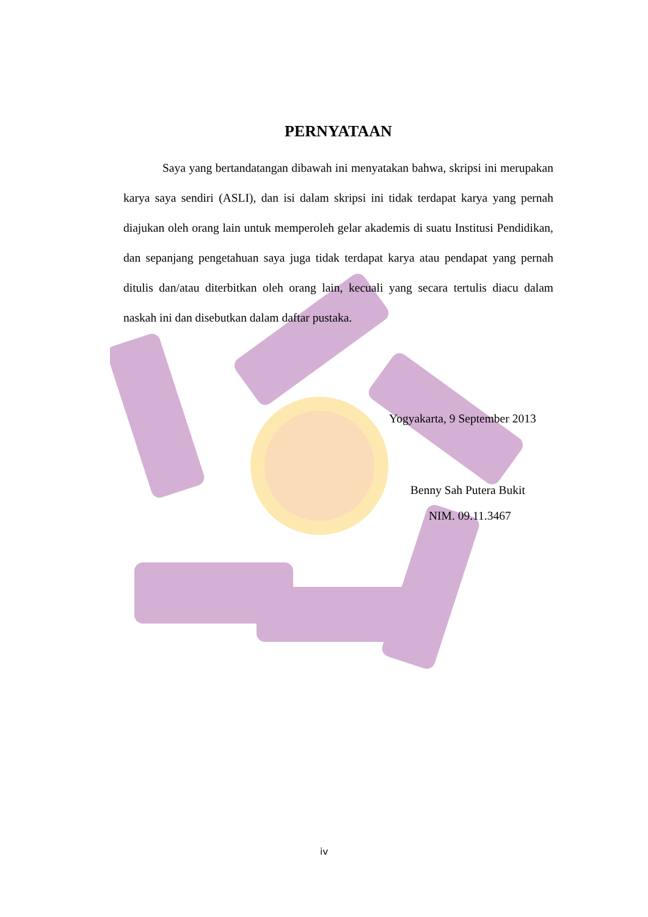PERNYATAAN
Saya yang bertandatangan dibawah ini menyatakan bahwa, skripsi ini merupakan karya saya sendiri (ASLI), dan isi dalam skripsi ini tidak terdapat karya yang pernah diajukan oleh orang lain untuk memperoleh gelar akademis di suatu Institusi Pendidikan, dan sepanjang pengetahuan saya juga tidak terdapat karya atau pendapat yang pernah ditulis dan/atau diterbitkan oleh orang lain, kecuali yang secara tertulis diacu dalam naskah ini dan disebutkan dalam daftar pustaka.
Yogyakarta, 9 September 2013
Benny Sah Putera Bukit
NIM. 09.11.3467
iv